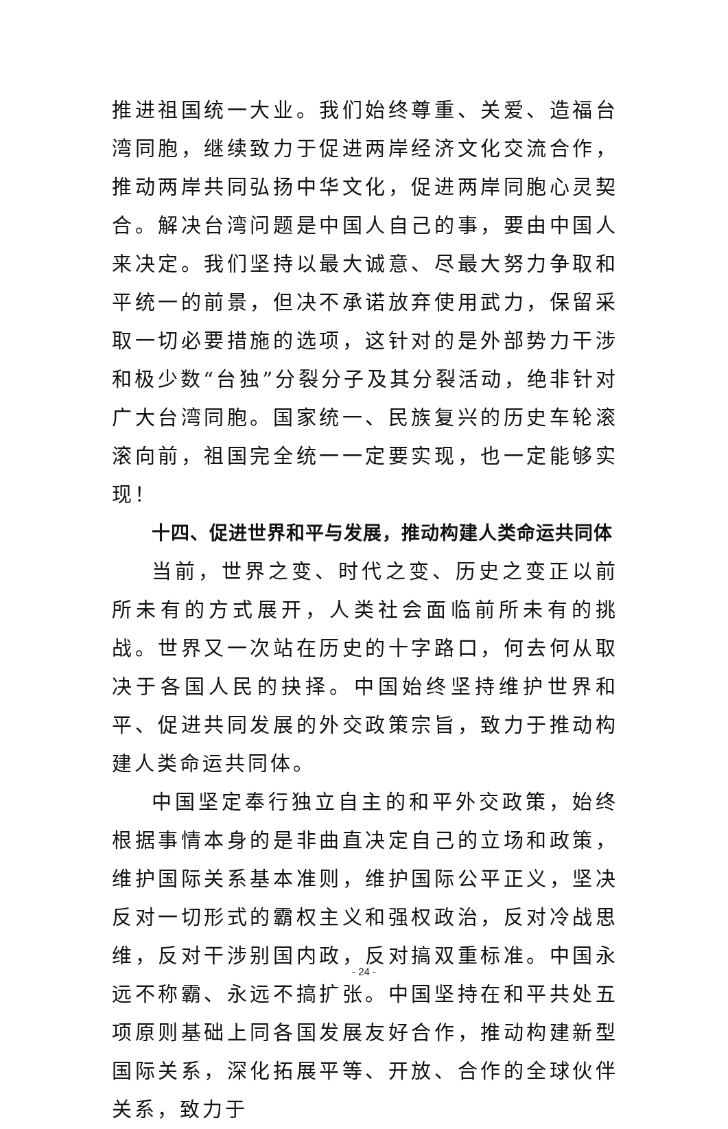推进祖国统一大业。我们始终尊重、关爱、造福台湾同胞，继续致力于促进两岸经济文化交流合作，推动两岸共同弘扬中华文化，促进两岸同胞心灵契合。解决台湾问题是中国人自己的事，要由中国人来决定。我们坚持以最大诚意、尽最大努力争取和平统一的前景，但决不承诺放弃使用武力，保留采取一切必要措施的选项，这针对的是外部势力干涉和极少数“台独”分裂分子及其分裂活动，绝非针对广大台湾同胞。国家统一、民族复兴的历史车轮滚滚向前，祖国完全统一一定要实现，也一定能够实现！
十四、促进世界和平与发展，推动构建人类命运共同体
当前，世界之变、时代之变、历史之变正以前所未有的方式展开，人类社会面临前所未有的挑战。世界又一次站在历史的十字路口，何去何从取决于各国人民的抉择。中国始终坚持维护世界和平、促进共同发展的外交政策宗旨，致力于推动构建人类命运共同体。
中国坚定奉行独立自主的和平外交政策，始终根据事情本身的是非曲直决定自己的立场和政策，维护国际关系基本准则，维护国际公平正义，坚决反对一切形式的霸权主义和强权政治，反对冷战思维，反对干涉别国内政，反对搞双重标准。中国永远不称霸、永远不搞扩张。中国坚持在和平共处五项原则基础上同各国发展友好合作，推动构建新型国际关系，深化拓展平等、开放、合作的全球伙伴关系，致力于
- 24 -